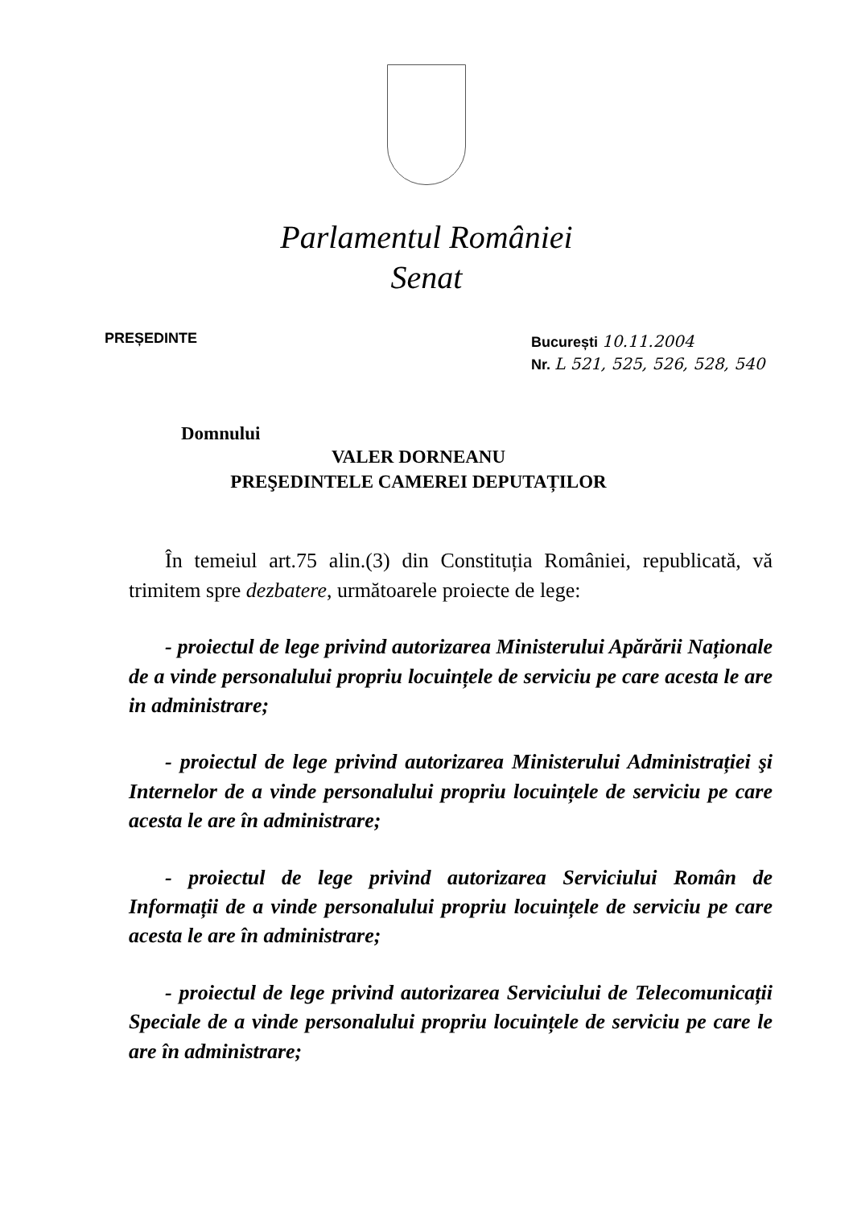Parlamentul României
Senat
PREȘEDINTE
București 10.11.2004
Nr. L 521, 525, 526, 528, 540
Domnului
VALER DORNEANU
PREŞEDINTELE CAMEREI DEPUTAȚILOR
În temeiul art.75 alin.(3) din Constituția României, republicată, vă trimitem spre dezbatere, următoarele proiecte de lege:
- proiectul de lege privind autorizarea Ministerului Apărării Naționale de a vinde personalului propriu locuințele de serviciu pe care acesta le are in administrare;
- proiectul de lege privind autorizarea Ministerului Administrației şi Internelor de a vinde personalului propriu locuințele de serviciu pe care acesta le are în administrare;
- proiectul de lege privind autorizarea Serviciului Român de Informații de a vinde personalului propriu locuințele de serviciu pe care acesta le are în administrare;
- proiectul de lege privind autorizarea Serviciului de Telecomunicații Speciale de a vinde personalului propriu locuințele de serviciu pe care le are în administrare;